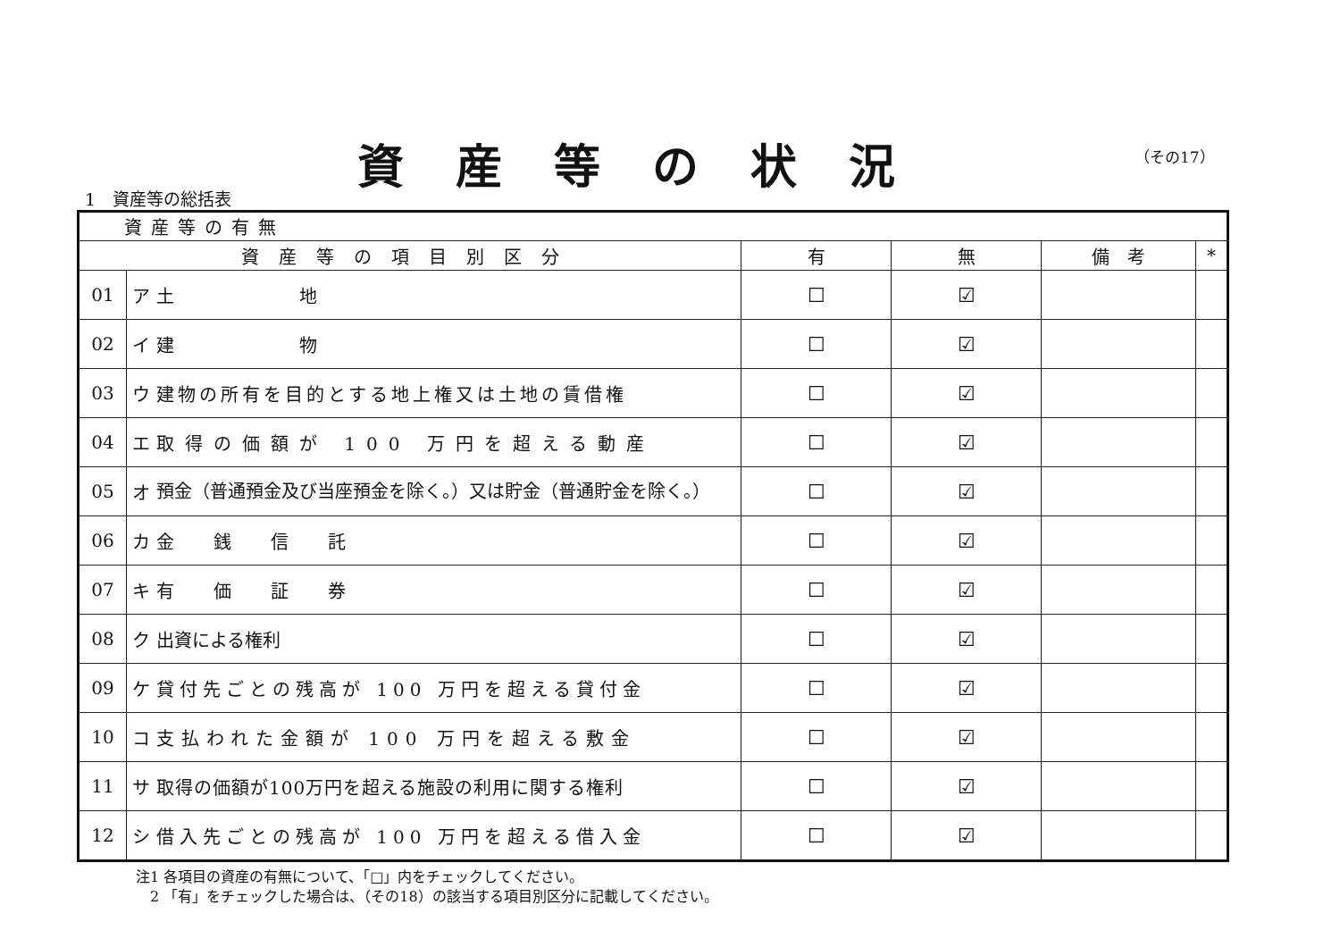資産等の状況 （その17）
1　資産等の総括表
| 資産等の有無 | | | | | | |
| --- | --- | --- | --- | --- | --- | --- |
| 資産等の項目別区分 | | | 有 | 無 | 備 考 | * |
| 01 | ア | 土 地 | ☐ | ☑ | | |
| 02 | イ | 建 物 | ☐ | ☑ | | |
| 03 | ウ | 建物の所有を目的とする地上権又は土地の賃借権 | ☐ | ☑ | | |
| 04 | エ | 取得の価額が 100 万円を超える動産 | ☐ | ☑ | | |
| 05 | オ | 預金（普通預金及び当座預金を除く。）又は貯金（普通貯金を除く。） | ☐ | ☑ | | |
| 06 | カ | 金 銭 信 託 | ☐ | ☑ | | |
| 07 | キ | 有 価 証 券 | ☐ | ☑ | | |
| 08 | ク | 出資による権利 | ☐ | ☑ | | |
| 09 | ケ | 貸付先ごとの残高が 100 万円を超える貸付金 | ☐ | ☑ | | |
| 10 | コ | 支払われた金額が 100 万円を超える敷金 | ☐ | ☑ | | |
| 11 | サ | 取得の価額が100万円を超える施設の利用に関する権利 | ☐ | ☑ | | |
| 12 | シ | 借入先ごとの残高が 100 万円を超える借入金 | ☐ | ☑ | | |
注1 各項目の資産の有無について、「□」内をチェックしてください。
　2 「有」をチェックした場合は、（その18）の該当する項目別区分に記載してください。